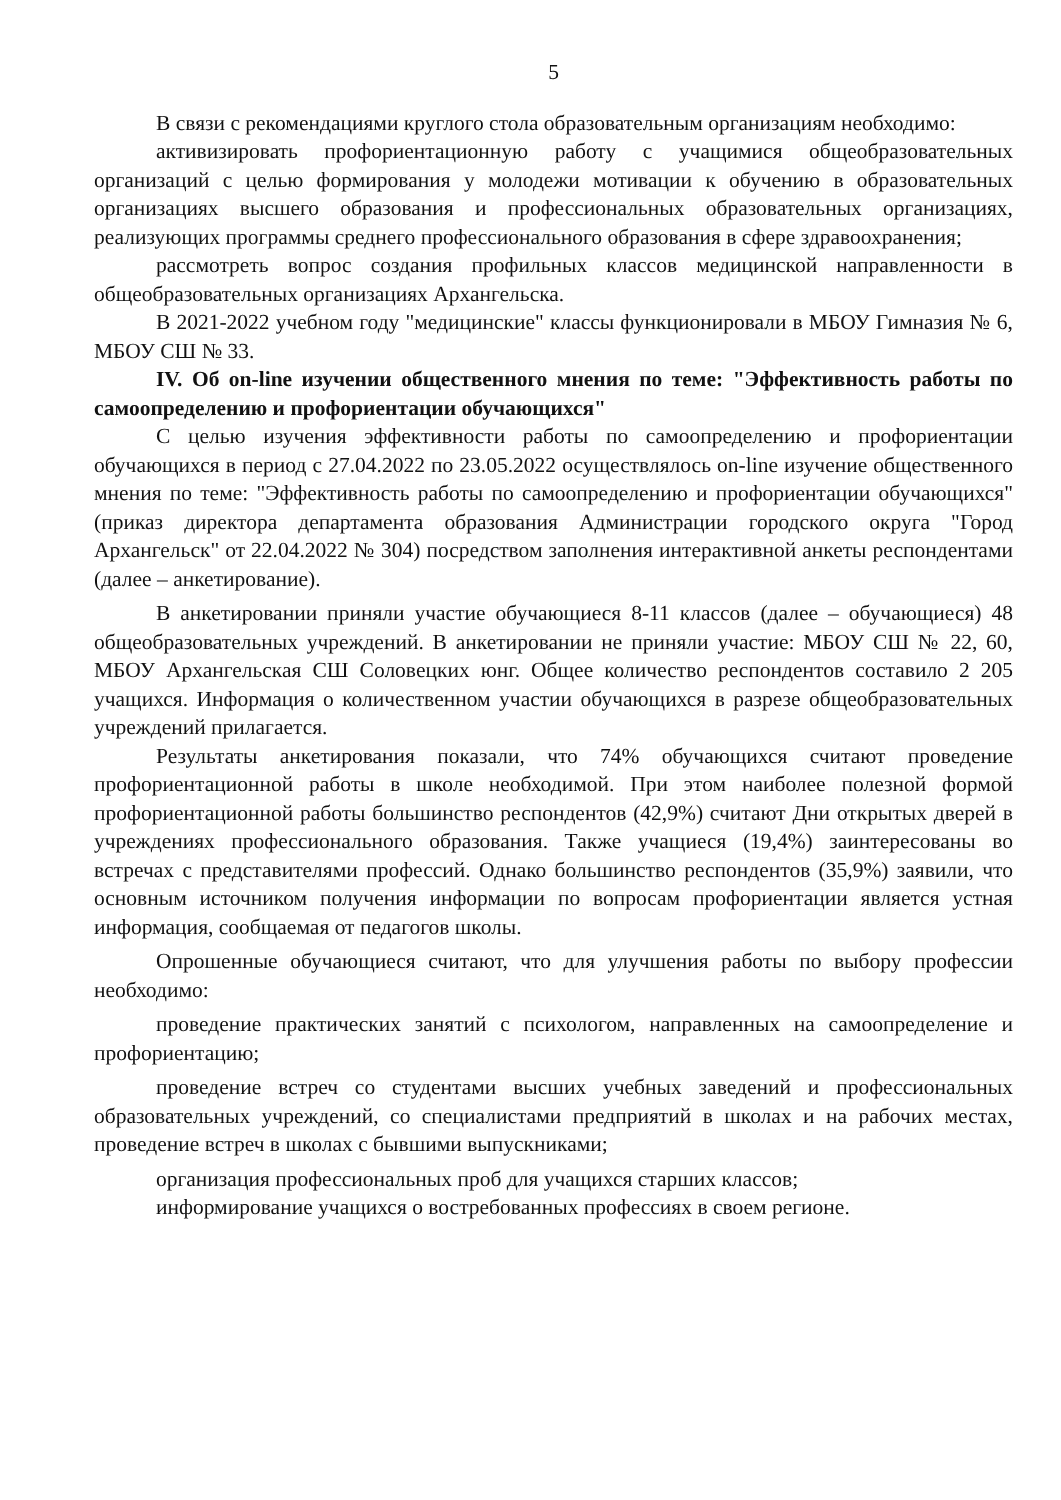5
В связи с рекомендациями круглого стола образовательным организациям необходимо:
активизировать профориентационную работу с учащимися общеобразовательных организаций с целью формирования у молодежи мотивации к обучению в образовательных организациях высшего образования и профессиональных образовательных организациях, реализующих программы среднего профессионального образования в сфере здравоохранения;
рассмотреть вопрос создания профильных классов медицинской направленности в общеобразовательных организациях Архангельска.
В 2021-2022 учебном году "медицинские" классы функционировали в МБОУ Гимназия № 6, МБОУ СШ № 33.
IV. Об on-line изучении общественного мнения по теме: "Эффективность работы по самоопределению и профориентации обучающихся"
С целью изучения эффективности работы по самоопределению и профориентации обучающихся в период с 27.04.2022 по 23.05.2022 осуществлялось on-line изучение общественного мнения по теме: "Эффективность работы по самоопределению и профориентации обучающихся" (приказ директора департамента образования Администрации городского округа "Город Архангельск" от 22.04.2022 № 304) посредством заполнения интерактивной анкеты респондентами (далее – анкетирование).
В анкетировании приняли участие обучающиеся 8-11 классов (далее – обучающиеся) 48 общеобразовательных учреждений. В анкетировании не приняли участие: МБОУ СШ № 22, 60, МБОУ Архангельская СШ Соловецких юнг. Общее количество респондентов составило 2 205 учащихся. Информация о количественном участии обучающихся в разрезе общеобразовательных учреждений прилагается.
Результаты анкетирования показали, что 74% обучающихся считают проведение профориентационной работы в школе необходимой. При этом наиболее полезной формой профориентационной работы большинство респондентов (42,9%) считают Дни открытых дверей в учреждениях профессионального образования. Также учащиеся (19,4%) заинтересованы во встречах с представителями профессий. Однако большинство респондентов (35,9%) заявили, что основным источником получения информации по вопросам профориентации является устная информация, сообщаемая от педагогов школы.
Опрошенные обучающиеся считают, что для улучшения работы по выбору профессии необходимо:
проведение практических занятий с психологом, направленных на самоопределение и профориентацию;
проведение встреч со студентами высших учебных заведений и профессиональных образовательных учреждений, со специалистами предприятий в школах и на рабочих местах, проведение встреч в школах с бывшими выпускниками;
организация профессиональных проб для учащихся старших классов;
информирование учащихся о востребованных профессиях в своем регионе.